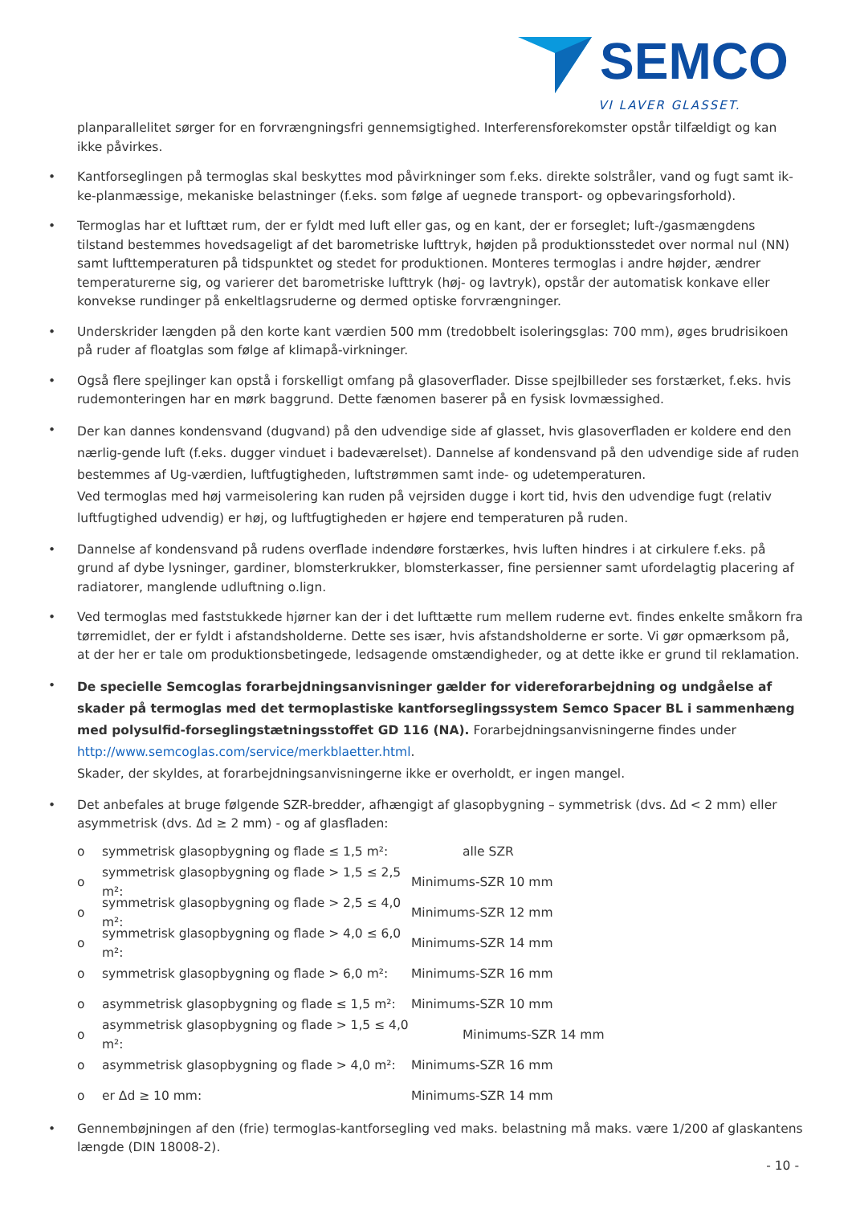SEMCO
VI LAVER GLASSET.
planparallelitet sørger for en forvrængningsfri gennemsigtighed. Interferensforekomster opstår tilfældigt og kan ikke påvirkes.
• Kantforseglingen på termoglas skal beskyttes mod påvirkninger som f.eks. direkte solstråler, vand og fugt samt ik-ke-planmæssige, mekaniske belastninger (f.eks. som følge af uegnede transport- og opbevaringsforhold).
• Termoglas har et lufttæt rum, der er fyldt med luft eller gas, og en kant, der er forseglet; luft-/gasmængdens tilstand bestemmes hovedsageligt af det barometriske lufttryk, højden på produktionsstedet over normal nul (NN) samt lufttemperaturen på tidspunktet og stedet for produktionen. Monteres termoglas i andre højder, ændrer temperaturerne sig, og varierer det barometriske lufttryk (høj- og lavtryk), opstår der automatisk konkave eller konvekse rundinger på enkeltlagsruderne og dermed optiske forvrængninger.
• Underskrider længden på den korte kant værdien 500 mm (tredobbelt isoleringsglas: 700 mm), øges brudrisikoen på ruder af floatglas som følge af klimapå-virkninger.
• Også flere spejlinger kan opstå i forskelligt omfang på glasoverflader. Disse spejlbilleder ses forstærket, f.eks. hvis rudemonteringen har en mørk baggrund. Dette fænomen baserer på en fysisk lovmæssighed.
• Der kan dannes kondensvand (dugvand) på den udvendige side af glasset, hvis glasoverfladen er koldere end den nærlig-gende luft (f.eks. dugger vinduet i badeværelset). Dannelse af kondensvand på den udvendige side af ruden bestemmes af Ug-værdien, luftfugtigheden, luftstrømmen samt inde- og udetemperaturen.
Ved termoglas med høj varmeisolering kan ruden på vejrsiden dugge i kort tid, hvis den udvendige fugt (relativ luftfugtighed udvendig) er høj, og luftfugtigheden er højere end temperaturen på ruden.
• Dannelse af kondensvand på rudens overflade indendøre forstærkes, hvis luften hindres i at cirkulere f.eks. på grund af dybe lysninger, gardiner, blomsterkrukker, blomsterkasser, fine persienner samt ufordelagtig placering af radiatorer, manglende udluftning o.lign.
• Ved termoglas med faststukkede hjørner kan der i det lufttætte rum mellem ruderne evt. findes enkelte småkorn fra tørremidlet, der er fyldt i afstandsholderne. Dette ses især, hvis afstandsholderne er sorte. Vi gør opmærksom på, at der her er tale om produktionsbetingede, ledsagende omstændigheder, og at dette ikke er grund til reklamation.
• De specielle Semcoglas forarbejdningsanvisninger gælder for videreforarbejdning og undgåelse af skader på termoglas med det termoplastiske kantforseglingssystem Semco Spacer BL i sammenhæng med polysulfid-forseglingstætningsstoffet GD 116 (NA). Forarbejdningsanvisningerne findes under http://www.semcoglas.com/service/merkblaetter.html.
Skader, der skyldes, at forarbejdningsanvisningerne ikke er overholdt, er ingen mangel.
• Det anbefales at bruge følgende SZR-bredder, afhængigt af glasopbygning – symmetrisk (dvs. Δd < 2 mm) eller asymmetrisk (dvs. Δd ≥ 2 mm) - og af glasfladen:
o symmetrisk glasopbygning og flade ≤ 1,5 m²: alle SZR
o symmetrisk glasopbygning og flade > 1,5 ≤ 2,5 m²: Minimums-SZR 10 mm
o symmetrisk glasopbygning og flade > 2,5 ≤ 4,0 m²: Minimums-SZR 12 mm
o symmetrisk glasopbygning og flade > 4,0 ≤ 6,0 m²: Minimums-SZR 14 mm
o symmetrisk glasopbygning og flade > 6,0 m²: Minimums-SZR 16 mm
o asymmetrisk glasopbygning og flade ≤ 1,5 m²: Minimums-SZR 10 mm
o asymmetrisk glasopbygning og flade > 1,5 ≤ 4,0 m²: Minimums-SZR 14 mm
o asymmetrisk glasopbygning og flade > 4,0 m²: Minimums-SZR 16 mm
o er Δd ≥ 10 mm: Minimums-SZR 14 mm
• Gennembøjningen af den (frie) termoglas-kantforsegling ved maks. belastning må maks. være 1/200 af glaskantens længde (DIN 18008-2).
- 10 -